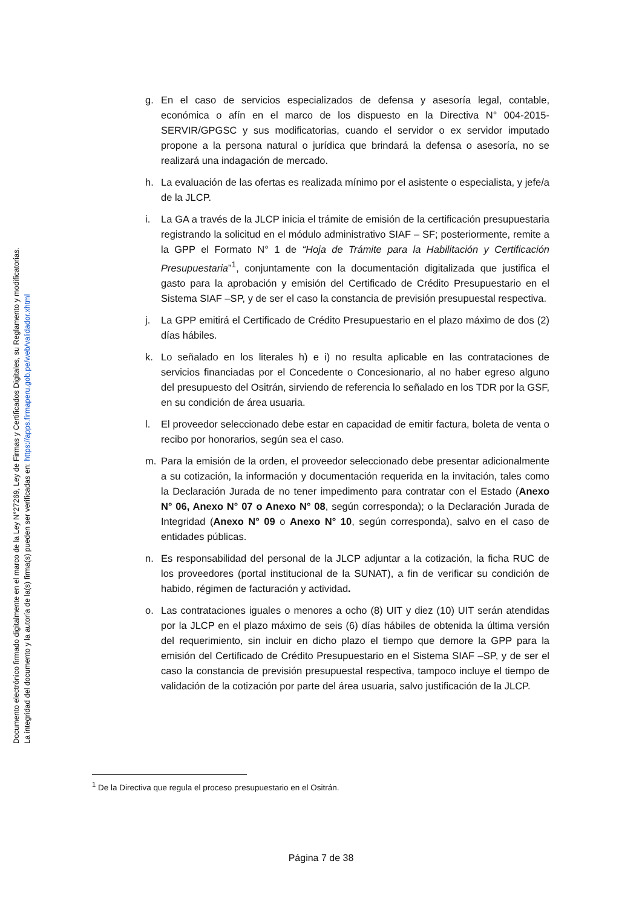Documento electrónico firmado digitalmente en el marco de la Ley N°27269, Ley de Firmas y Certificados Digitales, su Reglamento y modificatorias.
La integridad del documento y la autoría de la(s) firma(s) pueden ser verificadas en: https://apps.firmaperu.gob.pe/web/validador.xhtml
g. En el caso de servicios especializados de defensa y asesoría legal, contable, económica o afín en el marco de los dispuesto en la Directiva N° 004-2015-SERVIR/GPGSC y sus modificatorias, cuando el servidor o ex servidor imputado propone a la persona natural o jurídica que brindará la defensa o asesoría, no se realizará una indagación de mercado.
h. La evaluación de las ofertas es realizada mínimo por el asistente o especialista, y jefe/a de la JLCP.
i. La GA a través de la JLCP inicia el trámite de emisión de la certificación presupuestaria registrando la solicitud en el módulo administrativo SIAF – SF; posteriormente, remite a la GPP el Formato N° 1 de “Hoja de Trámite para la Habilitación y Certificación Presupuestaria”<sup>1</sup>, conjuntamente con la documentación digitalizada que justifica el gasto para la aprobación y emisión del Certificado de Crédito Presupuestario en el Sistema SIAF –SP, y de ser el caso la constancia de previsión presupuestal respectiva.
j. La GPP emitirá el Certificado de Crédito Presupuestario en el plazo máximo de dos (2) días hábiles.
k. Lo señalado en los literales h) e i) no resulta aplicable en las contrataciones de servicios financiadas por el Concedente o Concesionario, al no haber egreso alguno del presupuesto del Ositrán, sirviendo de referencia lo señalado en los TDR por la GSF, en su condición de área usuaria.
l. El proveedor seleccionado debe estar en capacidad de emitir factura, boleta de venta o recibo por honorarios, según sea el caso.
m. Para la emisión de la orden, el proveedor seleccionado debe presentar adicionalmente a su cotización, la información y documentación requerida en la invitación, tales como la Declaración Jurada de no tener impedimento para contratar con el Estado (Anexo N° 06, Anexo N° 07 o Anexo N° 08, según corresponda); o la Declaración Jurada de Integridad (Anexo N° 09 o Anexo N° 10, según corresponda), salvo en el caso de entidades públicas.
n. Es responsabilidad del personal de la JLCP adjuntar a la cotización, la ficha RUC de los proveedores (portal institucional de la SUNAT), a fin de verificar su condición de habido, régimen de facturación y actividad.
o. Las contrataciones iguales o menores a ocho (8) UIT y diez (10) UIT serán atendidas por la JLCP en el plazo máximo de seis (6) días hábiles de obtenida la última versión del requerimiento, sin incluir en dicho plazo el tiempo que demore la GPP para la emisión del Certificado de Crédito Presupuestario en el Sistema SIAF –SP, y de ser el caso la constancia de previsión presupuestal respectiva, tampoco incluye el tiempo de validación de la cotización por parte del área usuaria, salvo justificación de la JLCP.
<sup>1</sup> De la Directiva que regula el proceso presupuestario en el Ositrán.
Página 7 de 38